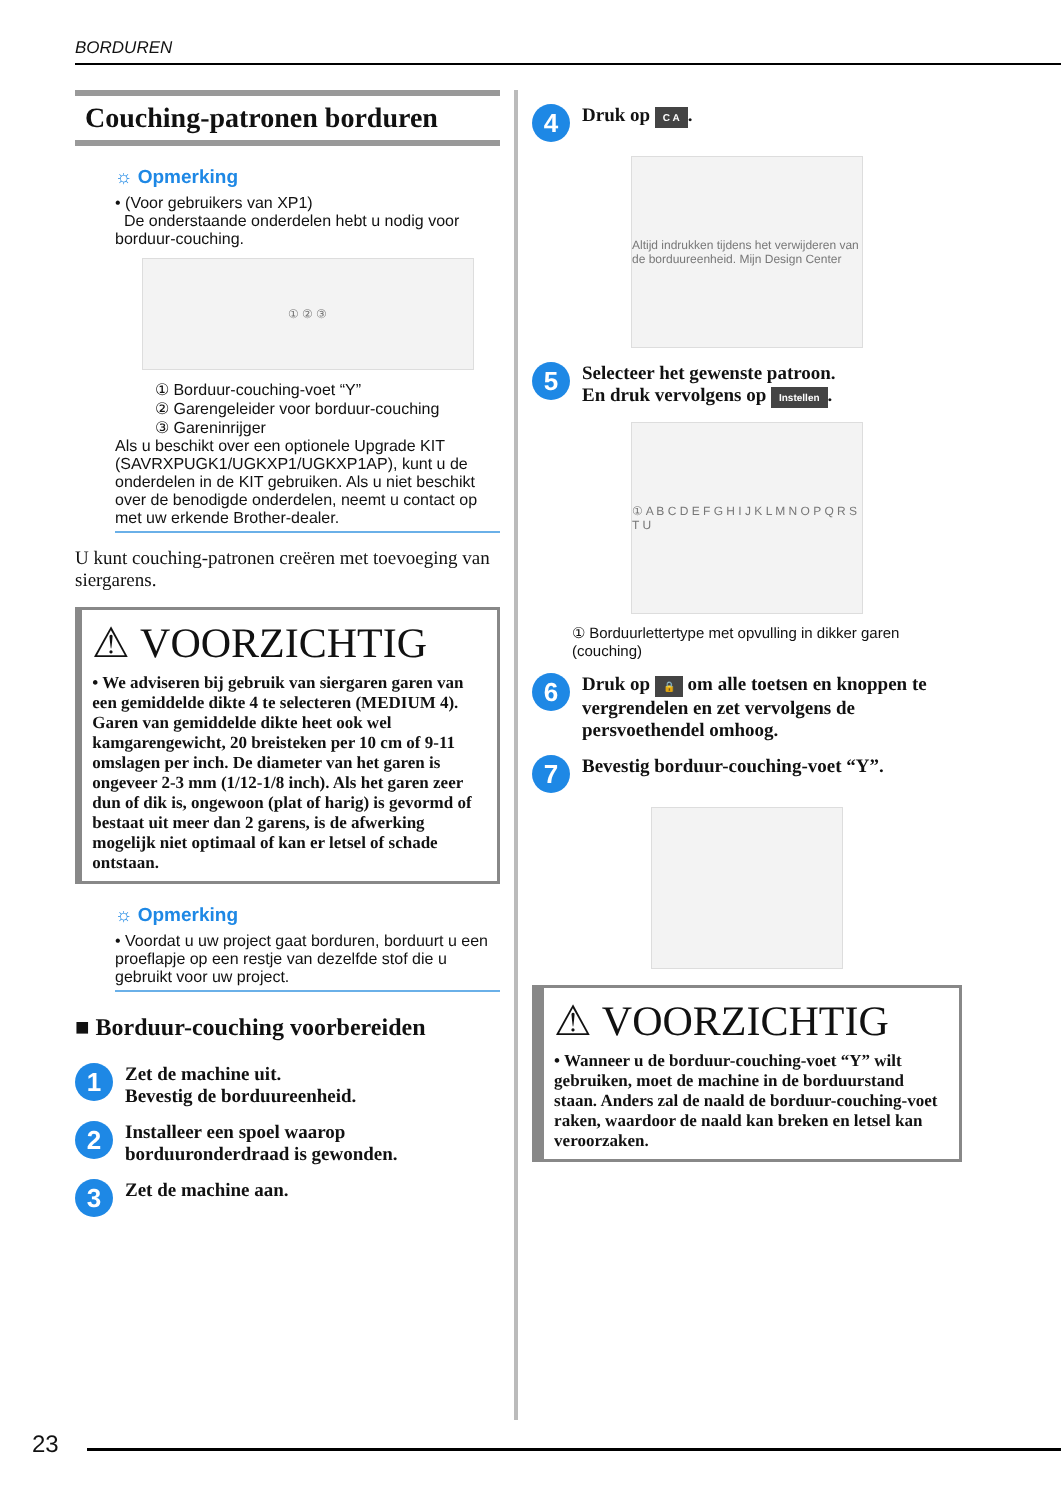BORDUREN
Couching-patronen borduren
☼ Opmerking
• (Voor gebruikers van XP1)
De onderstaande onderdelen hebt u nodig voor borduur-couching.
① ② ③
① Borduur-couching-voet “Y”
② Garengeleider voor borduur-couching
③ Gareninrijger
Als u beschikt over een optionele Upgrade KIT (SAVRXPUGK1/UGKXP1/UGKXP1AP), kunt u de onderdelen in de KIT gebruiken. Als u niet beschikt over de benodigde onderdelen, neemt u contact op met uw erkende Brother-dealer.
U kunt couching-patronen creëren met toevoeging van siergarens.
⚠ VOORZICHTIG
• We adviseren bij gebruik van siergaren garen van een gemiddelde dikte 4 te selecteren (MEDIUM 4). Garen van gemiddelde dikte heet ook wel kamgarengewicht, 20 breisteken per 10 cm of 9-11 omslagen per inch. De diameter van het garen is ongeveer 2-3 mm (1/12-1/8 inch). Als het garen zeer dun of dik is, ongewoon (plat of harig) is gevormd of bestaat uit meer dan 2 garens, is de afwerking mogelijk niet optimaal of kan er letsel of schade ontstaan.
☼ Opmerking
• Voordat u uw project gaat borduren, borduurt u een proeflapje op een restje van dezelfde stof die u gebruikt voor uw project.
■ Borduur-couching voorbereiden
1
Zet de machine uit.
Bevestig de borduureenheid.
2
Installeer een spoel waarop borduuronderdraad is gewonden.
3
Zet de machine aan.
4
Druk op C A.
Altijd indrukken tijdens het verwijderen van de borduureenheid. Mijn Design Center
5
Selecteer het gewenste patroon.
En druk vervolgens op Instellen.
① A B C D E F G H I J K L M N O P Q R S T U
① Borduurlettertype met opvulling in dikker garen (couching)
6
Druk op 🔒 om alle toetsen en knoppen te vergrendelen en zet vervolgens de persvoethendel omhoog.
7
Bevestig borduur-couching-voet “Y”.
⚠ VOORZICHTIG
• Wanneer u de borduur-couching-voet “Y” wilt gebruiken, moet de machine in de borduurstand staan. Anders zal de naald de borduur-couching-voet raken, waardoor de naald kan breken en letsel kan veroorzaken.
23